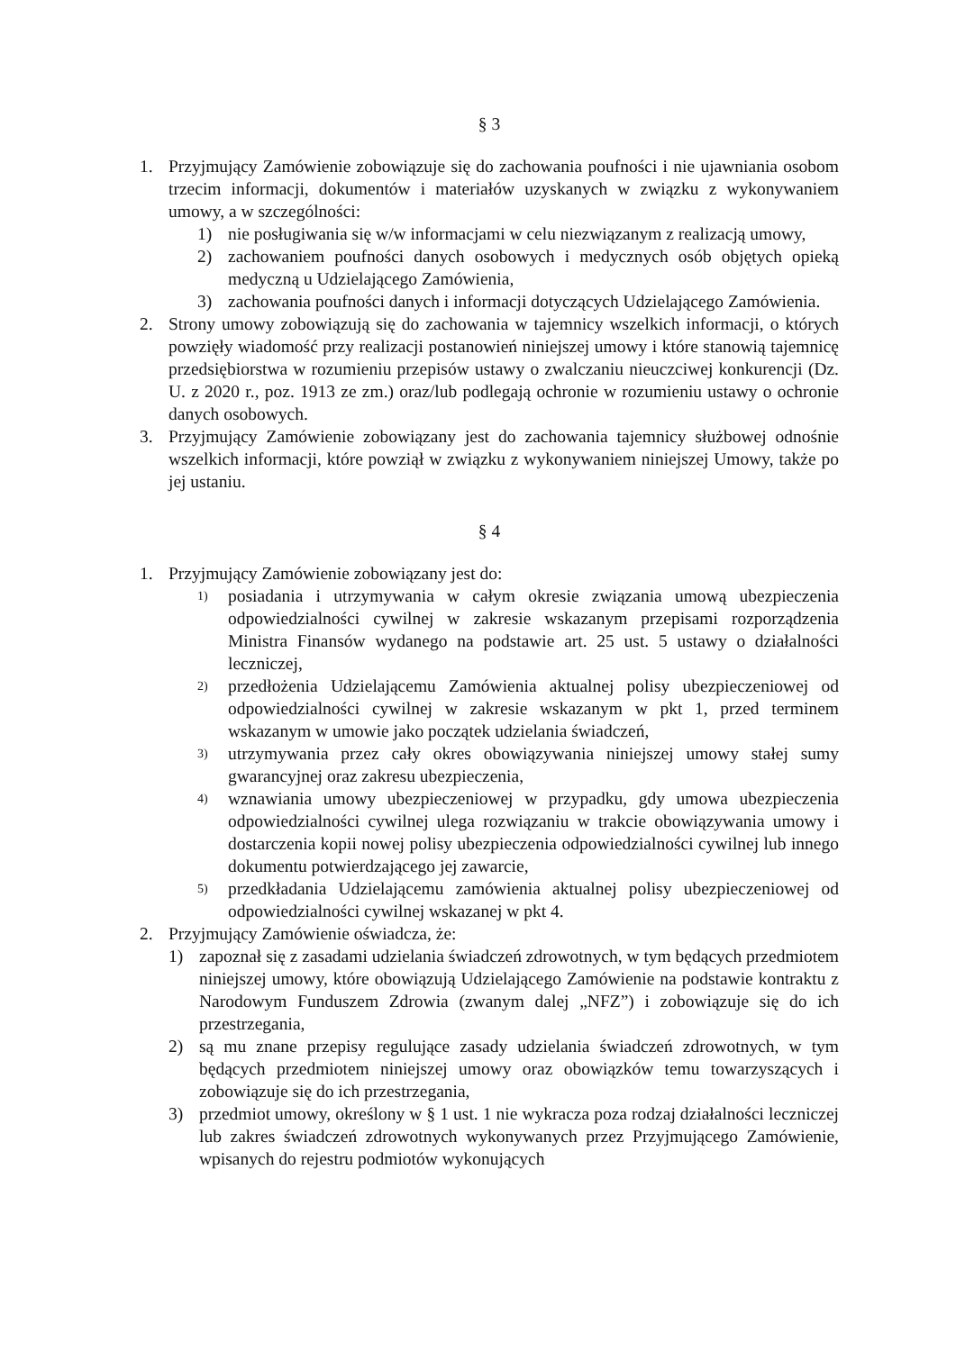§ 3
1. Przyjmujący Zamówienie zobowiązuje się do zachowania poufności i nie ujawniania osobom trzecim informacji, dokumentów i materiałów uzyskanych w związku z wykonywaniem umowy, a w szczególności:
1) nie posługiwania się w/w informacjami w celu niezwiązanym z realizacją umowy,
2) zachowaniem poufności danych osobowych i medycznych osób objętych opieką medyczną u Udzielającego Zamówienia,
3) zachowania poufności danych i informacji dotyczących Udzielającego Zamówienia.
2. Strony umowy zobowiązują się do zachowania w tajemnicy wszelkich informacji, o których powzięły wiadomość przy realizacji postanowień niniejszej umowy i które stanowią tajemnicę przedsiębiorstwa w rozumieniu przepisów ustawy o zwalczaniu nieuczciwej konkurencji (Dz. U. z 2020 r., poz. 1913 ze zm.) oraz/lub podlegają ochronie w rozumieniu ustawy o ochronie danych osobowych.
3. Przyjmujący Zamówienie zobowiązany jest do zachowania tajemnicy służbowej odnośnie wszelkich informacji, które powziął w związku z wykonywaniem niniejszej Umowy, także po jej ustaniu.
§ 4
1. Przyjmujący Zamówienie zobowiązany jest do:
1) posiadania i utrzymywania w całym okresie związania umową ubezpieczenia odpowiedzialności cywilnej w zakresie wskazanym przepisami rozporządzenia Ministra Finansów wydanego na podstawie art. 25 ust. 5 ustawy o działalności leczniczej,
2) przedłożenia Udzielającemu Zamówienia aktualnej polisy ubezpieczeniowej od odpowiedzialności cywilnej w zakresie wskazanym w pkt 1, przed terminem wskazanym w umowie jako początek udzielania świadczeń,
3) utrzymywania przez cały okres obowiązywania niniejszej umowy stałej sumy gwarancyjnej oraz zakresu ubezpieczenia,
4) wznawiania umowy ubezpieczeniowej w przypadku, gdy umowa ubezpieczenia odpowiedzialności cywilnej ulega rozwiązaniu w trakcie obowiązywania umowy i dostarczenia kopii nowej polisy ubezpieczenia odpowiedzialności cywilnej lub innego dokumentu potwierdzającego jej zawarcie,
5) przedkładania Udzielającemu zamówienia aktualnej polisy ubezpieczeniowej od odpowiedzialności cywilnej wskazanej w pkt 4.
2. Przyjmujący Zamówienie oświadcza, że:
1) zapoznał się z zasadami udzielania świadczeń zdrowotnych, w tym będących przedmiotem niniejszej umowy, które obowiązują Udzielającego Zamówienie na podstawie kontraktu z Narodowym Funduszem Zdrowia (zwanym dalej „NFZ”) i zobowiązuje się do ich przestrzegania,
2) są mu znane przepisy regulujące zasady udzielania świadczeń zdrowotnych, w tym będących przedmiotem niniejszej umowy oraz obowiązków temu towarzyszących i zobowiązuje się do ich przestrzegania,
3) przedmiot umowy, określony w § 1 ust. 1 nie wykracza poza rodzaj działalności leczniczej lub zakres świadczeń zdrowotnych wykonywanych przez Przyjmującego Zamówienie, wpisanych do rejestru podmiotów wykonujących